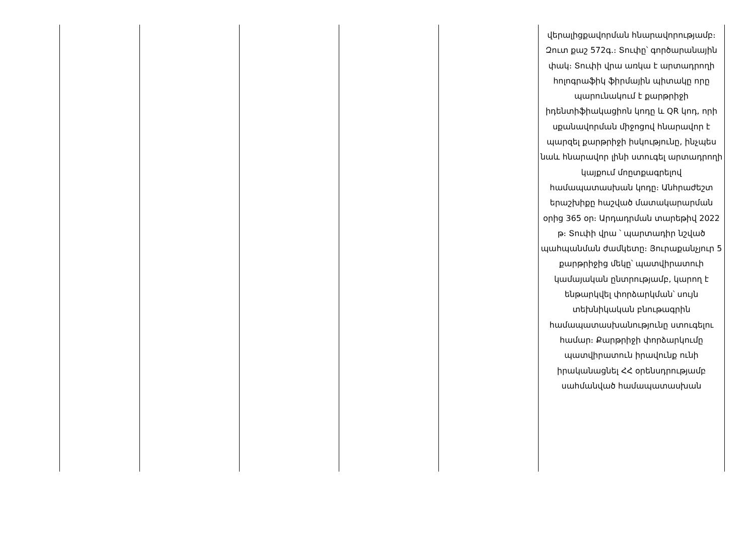| | | | | | վերալիցքավորման հնարավորությամբ։ Զուտ քաշ 572գ.։ Տուփը՝ գործարանային փակ։ Տուփի վրա առկա է արտադրողի հոլոգրաֆիկ ֆիրմային պիտակը որը պարունակում է քարթրիջի իդենտիֆիակացիոն կոդը և QR կոդ, որի սքանավորման միջոցով հնարավոր է պարզել քարթրիջի իսկությունը, ինչպես նաև հնարավոր լինի ստուգել արտադրողի կայքում մոըտքագրելով համապատասխան կոդը։ Անհրաժեշտ երաշխիքը հաշված մատակարարման օրից 365 օր։ Արդադրման տարեթիվ 2022 թ։ Տուփի վրա ՝ պարտադիր նշված պահպանման ժամկետը։ Յուրաքանչյուր 5 քարթրիջից մեկը՝ պատվիրատուի կամայական ընտրությամբ, կարող է ենթարկվել փորձարկման՝ սույն տեխնիկական բնութագրին համապատասխանությունը ստուգելու համար։ Քարթրիջի փորձարկումը պատվիրատուն իրավունք ունի իրականացնել ՀՀ օրենսդրությամբ սահմանված համապատասխան |